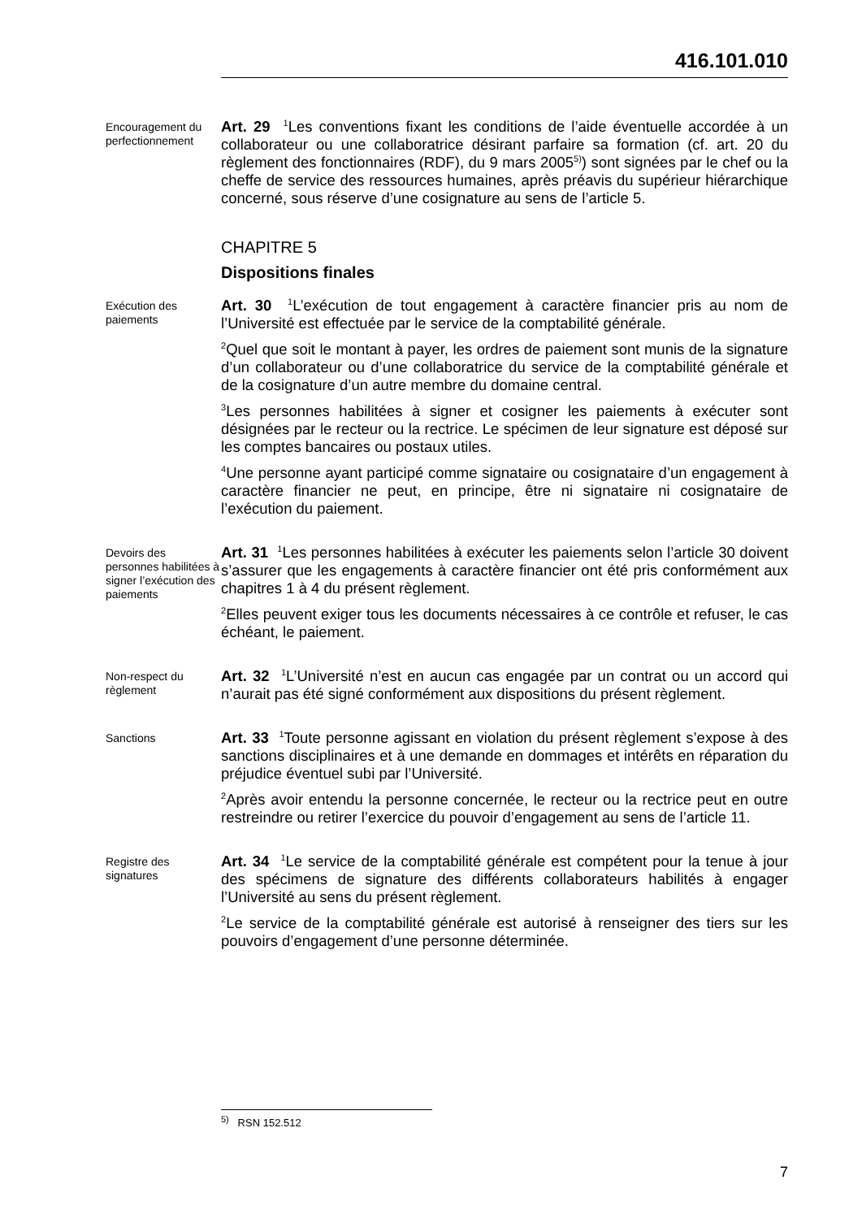416.101.010
Encouragement du perfectionnement
Art. 29 <sup>1</sup>Les conventions fixant les conditions de l’aide éventuelle accordée à un collaborateur ou une collaboratrice désirant parfaire sa formation (cf. art. 20 du règlement des fonctionnaires (RDF), du 9 mars 2005<sup>5)</sup>) sont signées par le chef ou la cheffe de service des ressources humaines, après préavis du supérieur hiérarchique concerné, sous réserve d’une cosignature au sens de l’article 5.
CHAPITRE 5
Dispositions finales
Exécution des paiements
Art. 30 <sup>1</sup>L’exécution de tout engagement à caractère financier pris au nom de l’Université est effectuée par le service de la comptabilité générale.
<sup>2</sup> Quel que soit le montant à payer, les ordres de paiement sont munis de la signature d’un collaborateur ou d’une collaboratrice du service de la comptabilité générale et de la cosignature d’un autre membre du domaine central.
<sup>3</sup> Les personnes habilitées à signer et cosigner les paiements à exécuter sont désignées par le recteur ou la rectrice. Le spécimen de leur signature est déposé sur les comptes bancaires ou postaux utiles.
<sup>4</sup> Une personne ayant participé comme signataire ou cosignataire d’un engagement à caractère financier ne peut, en principe, être ni signataire ni cosignataire de l’exécution du paiement.
Devoirs des personnes habilitées à signer l’exécution des paiements
Art. 31 <sup>1</sup>Les personnes habilitées à exécuter les paiements selon l’article 30 doivent s’assurer que les engagements à caractère financier ont été pris conformément aux chapitres 1 à 4 du présent règlement.
<sup>2</sup> Elles peuvent exiger tous les documents nécessaires à ce contrôle et refuser, le cas échéant, le paiement.
Non-respect du règlement
Art. 32 <sup>1</sup>L’Université n’est en aucun cas engagée par un contrat ou un accord qui n’aurait pas été signé conformément aux dispositions du présent règlement.
Sanctions
Art. 33 <sup>1</sup>Toute personne agissant en violation du présent règlement s’expose à des sanctions disciplinaires et à une demande en dommages et intérêts en réparation du préjudice éventuel subi par l’Université.
<sup>2</sup> Après avoir entendu la personne concernée, le recteur ou la rectrice peut en outre restreindre ou retirer l’exercice du pouvoir d’engagement au sens de l’article 11.
Registre des signatures
Art. 34 <sup>1</sup>Le service de la comptabilité générale est compétent pour la tenue à jour des spécimens de signature des différents collaborateurs habilités à engager l’Université au sens du présent règlement.
<sup>2</sup> Le service de la comptabilité générale est autorisé à renseigner des tiers sur les pouvoirs d’engagement d’une personne déterminée.
<sup>5)</sup> RSN 152.512
7